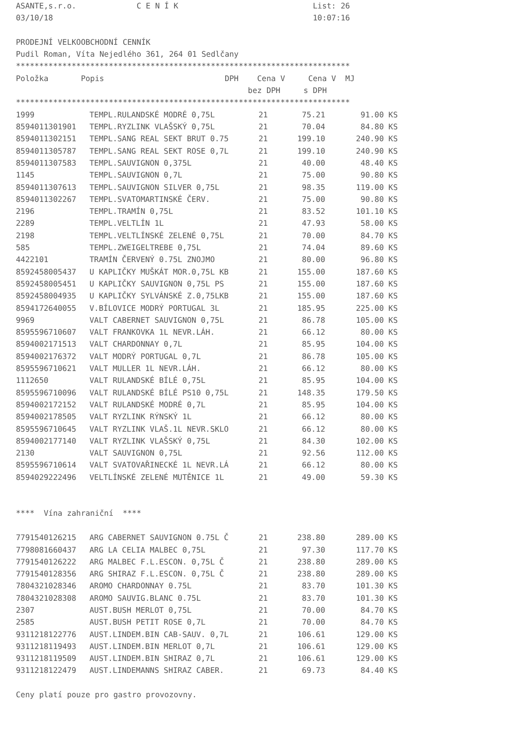ASANTE,s.r.o. C E N Í K List: 26
03/10/18 10:07:16
PRODEJNÍ VELKOOBCHODNÍ CENNÍK
Pudil Roman, Víta Nejedlého 361, 264 01 Sedlčany
************************************************************************
Položka Popis DPH Cena V Cena V MJ
bez DPH s DPH
************************************************************************
| 1999 | TEMPL.RULANDSKÉ MODRÉ 0,75L | 21 | 75.21 | 91.00 | KS |
| 8594011301901 | TEMPL.RYZLINK VLAŠSKÝ 0,75L | 21 | 70.04 | 84.80 | KS |
| 8594011302151 | TEMPL.SANG REAL SEKT BRUT 0.75 | 21 | 199.10 | 240.90 | KS |
| 8594011305787 | TEMPL.SANG REAL SEKT ROSE 0,7L | 21 | 199.10 | 240.90 | KS |
| 8594011307583 | TEMPL.SAUVIGNON 0,375L | 21 | 40.00 | 48.40 | KS |
| 1145 | TEMPL.SAUVIGNON 0,7L | 21 | 75.00 | 90.80 | KS |
| 8594011307613 | TEMPL.SAUVIGNON SILVER 0,75L | 21 | 98.35 | 119.00 | KS |
| 8594011302267 | TEMPL.SVATOMARTINSKÉ ČERV. | 21 | 75.00 | 90.80 | KS |
| 2196 | TEMPL.TRAMÍN 0,75L | 21 | 83.52 | 101.10 | KS |
| 2289 | TEMPL.VELTLÍN 1L | 21 | 47.93 | 58.00 | KS |
| 2198 | TEMPL.VELTLÍNSKÉ ZELENÉ 0,75L | 21 | 70.00 | 84.70 | KS |
| 585 | TEMPL.ZWEIGELTREBE 0,75L | 21 | 74.04 | 89.60 | KS |
| 4422101 | TRAMÍN ČERVENÝ 0.75L ZNOJMO | 21 | 80.00 | 96.80 | KS |
| 8592458005437 | U KAPLIČKY MUŠKÁT MOR.0,75L KB | 21 | 155.00 | 187.60 | KS |
| 8592458005451 | U KAPLIČKY SAUVIGNON 0,75L PS | 21 | 155.00 | 187.60 | KS |
| 8592458004935 | U KAPLIČKY SYLVÁNSKÉ Z.0,75LKB | 21 | 155.00 | 187.60 | KS |
| 8594172640055 | V.BÍLOVICE MODRÝ PORTUGAL 3L | 21 | 185.95 | 225.00 | KS |
| 9969 | VALT CABERNET SAUVIGNON 0,75L | 21 | 86.78 | 105.00 | KS |
| 8595596710607 | VALT FRANKOVKA 1L NEVR.LÁH. | 21 | 66.12 | 80.00 | KS |
| 8594002171513 | VALT CHARDONNAY 0,7L | 21 | 85.95 | 104.00 | KS |
| 8594002176372 | VALT MODRÝ PORTUGAL 0,7L | 21 | 86.78 | 105.00 | KS |
| 8595596710621 | VALT MULLER 1L NEVR.LÁH. | 21 | 66.12 | 80.00 | KS |
| 1112650 | VALT RULANDSKÉ BÍLÉ 0,75L | 21 | 85.95 | 104.00 | KS |
| 8595596710096 | VALT RULANDSKÉ BÍLÉ PS10 0,75L | 21 | 148.35 | 179.50 | KS |
| 8594002172152 | VALT RULANDSKÉ MODRÉ 0,7L | 21 | 85.95 | 104.00 | KS |
| 8594002178505 | VALT RYZLINK RÝNSKÝ 1L | 21 | 66.12 | 80.00 | KS |
| 8595596710645 | VALT RYZLINK VLAŠ.1L NEVR.SKLO | 21 | 66.12 | 80.00 | KS |
| 8594002177140 | VALT RYZLINK VLAŠSKÝ 0,75L | 21 | 84.30 | 102.00 | KS |
| 2130 | VALT SAUVIGNON 0,75L | 21 | 92.56 | 112.00 | KS |
| 8595596710614 | VALT SVATOVAŘINECKÉ 1L NEVR.LÁ | 21 | 66.12 | 80.00 | KS |
| 8594029222496 | VELTLÍNSKÉ ZELENÉ MUTĚNICE 1L | 21 | 49.00 | 59.30 | KS |
**** Vína zahraniční ****
| 7791540126215 | ARG CABERNET SAUVIGNON 0.75L Č | 21 | 238.80 | 289.00 | KS |
| 7798081660437 | ARG LA CELIA MALBEC 0,75L | 21 | 97.30 | 117.70 | KS |
| 7791540126222 | ARG MALBEC F.L.ESCON. 0,75L Č | 21 | 238.80 | 289.00 | KS |
| 7791540128356 | ARG SHIRAZ F.L.ESCON. 0,75L Č | 21 | 238.80 | 289.00 | KS |
| 7804321028346 | AROMO CHARDONNAY 0.75L | 21 | 83.70 | 101.30 | KS |
| 7804321028308 | AROMO SAUVIG.BLANC 0.75L | 21 | 83.70 | 101.30 | KS |
| 2307 | AUST.BUSH MERLOT 0,75L | 21 | 70.00 | 84.70 | KS |
| 2585 | AUST.BUSH PETIT ROSE 0,7L | 21 | 70.00 | 84.70 | KS |
| 9311218122776 | AUST.LINDEM.BIN CAB-SAUV. 0,7L | 21 | 106.61 | 129.00 | KS |
| 9311218119493 | AUST.LINDEM.BIN MERLOT 0,7L | 21 | 106.61 | 129.00 | KS |
| 9311218119509 | AUST.LINDEM.BIN SHIRAZ 0,7L | 21 | 106.61 | 129.00 | KS |
| 9311218122479 | AUST.LINDEMANNS SHIRAZ CABER. | 21 | 69.73 | 84.40 | KS |
Ceny platí pouze pro gastro provozovny.